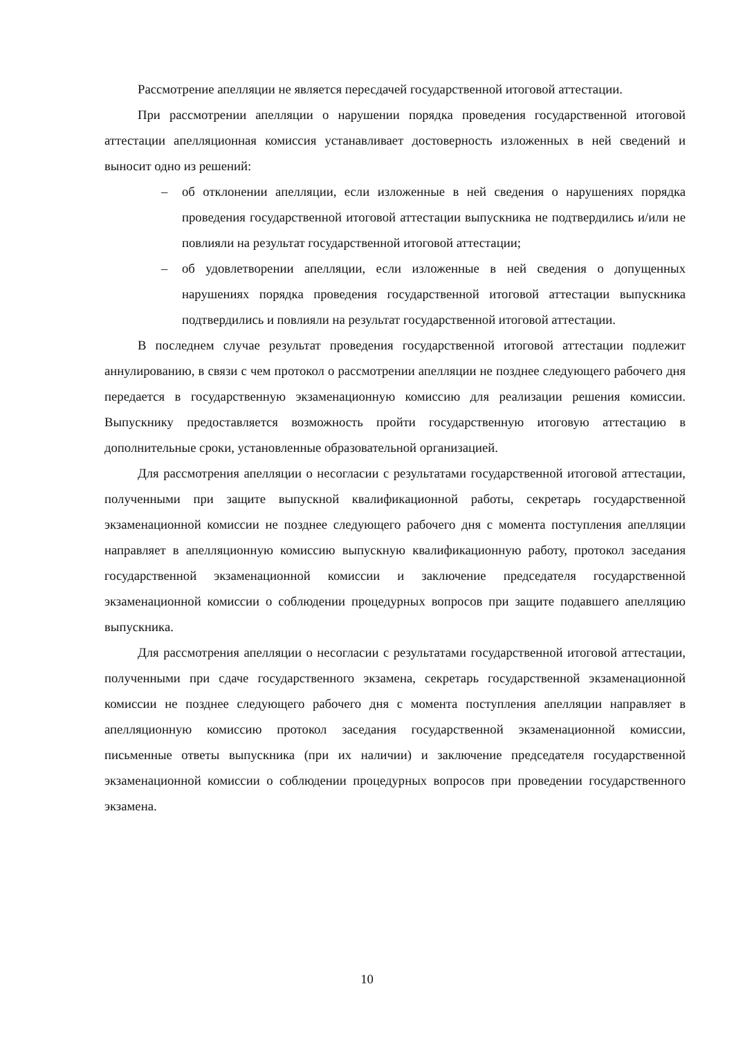Рассмотрение апелляции не является пересдачей государственной итоговой аттестации.
При рассмотрении апелляции о нарушении порядка проведения государственной итоговой аттестации апелляционная комиссия устанавливает достоверность изложенных в ней сведений и выносит одно из решений:
– об отклонении апелляции, если изложенные в ней сведения о нарушениях порядка проведения государственной итоговой аттестации выпускника не подтвердились и/или не повлияли на результат государственной итоговой аттестации;
– об удовлетворении апелляции, если изложенные в ней сведения о допущенных нарушениях порядка проведения государственной итоговой аттестации выпускника подтвердились и повлияли на результат государственной итоговой аттестации.
В последнем случае результат проведения государственной итоговой аттестации подлежит аннулированию, в связи с чем протокол о рассмотрении апелляции не позднее следующего рабочего дня передается в государственную экзаменационную комиссию для реализации решения комиссии. Выпускнику предоставляется возможность пройти государственную итоговую аттестацию в дополнительные сроки, установленные образовательной организацией.
Для рассмотрения апелляции о несогласии с результатами государственной итоговой аттестации, полученными при защите выпускной квалификационной работы, секретарь государственной экзаменационной комиссии не позднее следующего рабочего дня с момента поступления апелляции направляет в апелляционную комиссию выпускную квалификационную работу, протокол заседания государственной экзаменационной комиссии и заключение председателя государственной экзаменационной комиссии о соблюдении процедурных вопросов при защите подавшего апелляцию выпускника.
Для рассмотрения апелляции о несогласии с результатами государственной итоговой аттестации, полученными при сдаче государственного экзамена, секретарь государственной экзаменационной комиссии не позднее следующего рабочего дня с момента поступления апелляции направляет в апелляционную комиссию протокол заседания государственной экзаменационной комиссии, письменные ответы выпускника (при их наличии) и заключение председателя государственной экзаменационной комиссии о соблюдении процедурных вопросов при проведении государственного экзамена.
10